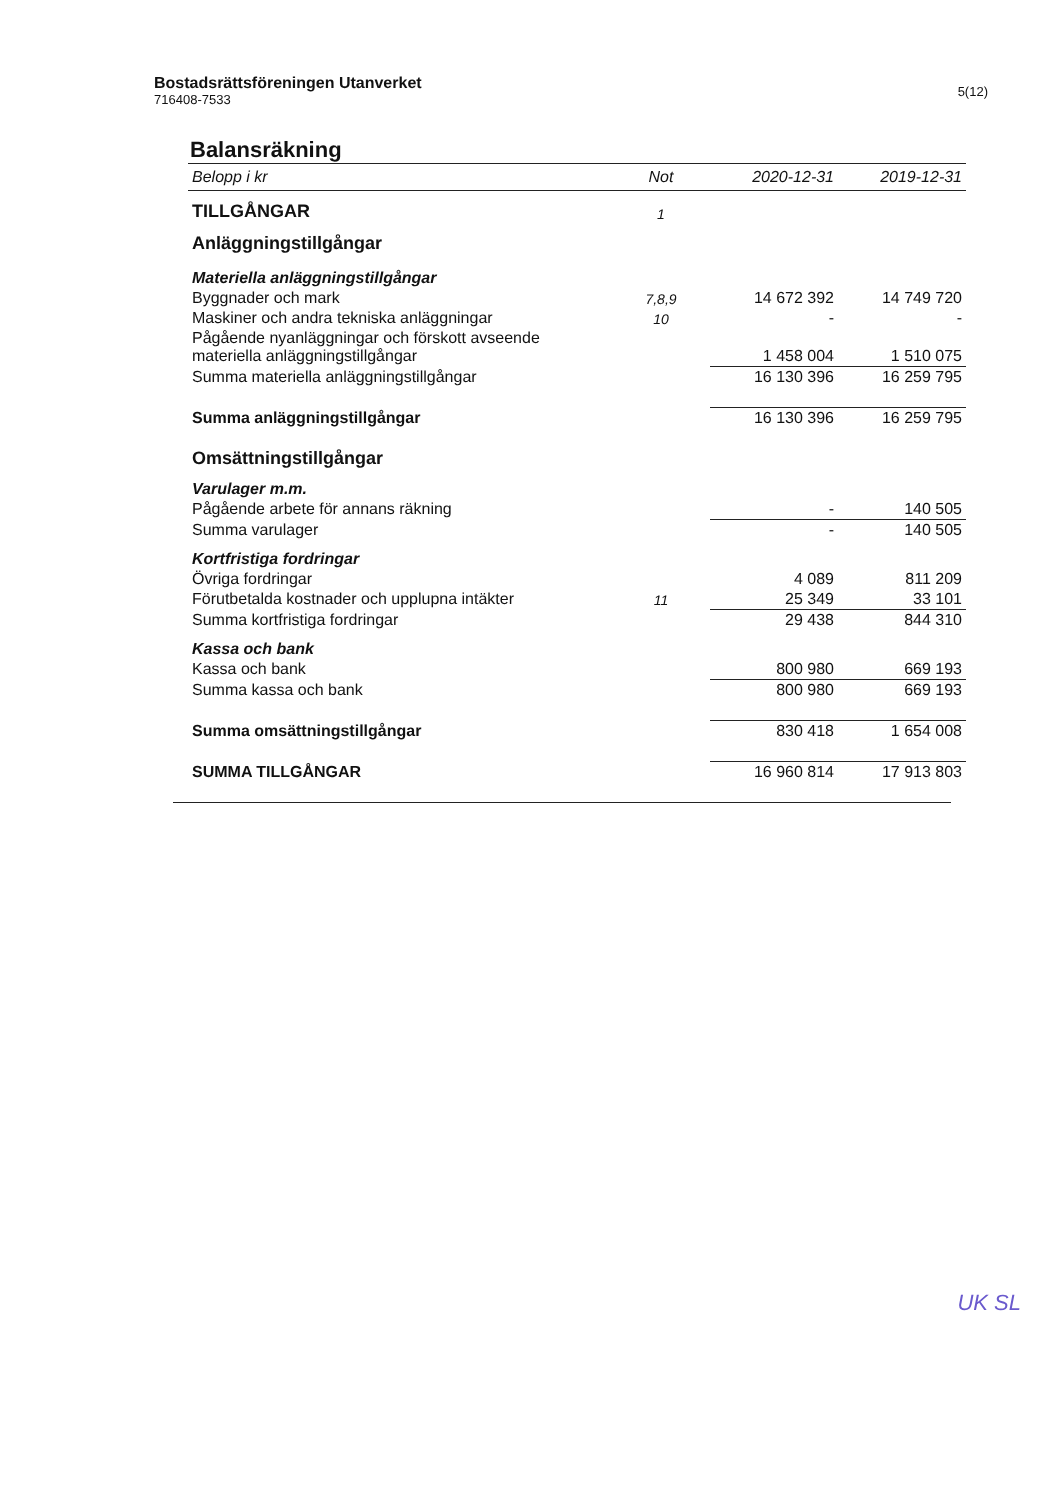Bostadsrättsföreningen Utanverket
716408-7533
5(12)
Balansräkning
| Belopp i kr | Not | 2020-12-31 | 2019-12-31 |
| --- | --- | --- | --- |
| TILLGÅNGAR | 1 | | |
| Anläggningstillgångar | | | |
| Materiella anläggningstillgångar | | | |
| Byggnader och mark | 7,8,9 | 14 672 392 | 14 749 720 |
| Maskiner och andra tekniska anläggningar | 10 | - | - |
| Pågående nyanläggningar och förskott avseende materiella anläggningstillgångar | | 1 458 004 | 1 510 075 |
| Summa materiella anläggningstillgångar | | 16 130 396 | 16 259 795 |
| Summa anläggningstillgångar | | 16 130 396 | 16 259 795 |
| Omsättningstillgångar | | | |
| Varulager m.m. | | | |
| Pågående arbete för annans räkning | | - | 140 505 |
| Summa varulager | | - | 140 505 |
| Kortfristiga fordringar | | | |
| Övriga fordringar | | 4 089 | 811 209 |
| Förutbetalda kostnader och upplupna intäkter | 11 | 25 349 | 33 101 |
| Summa kortfristiga fordringar | | 29 438 | 844 310 |
| Kassa och bank | | | |
| Kassa och bank | | 800 980 | 669 193 |
| Summa kassa och bank | | 800 980 | 669 193 |
| Summa omsättningstillgångar | | 830 418 | 1 654 008 |
| SUMMA TILLGÅNGAR | | 16 960 814 | 17 913 803 |
UK SL